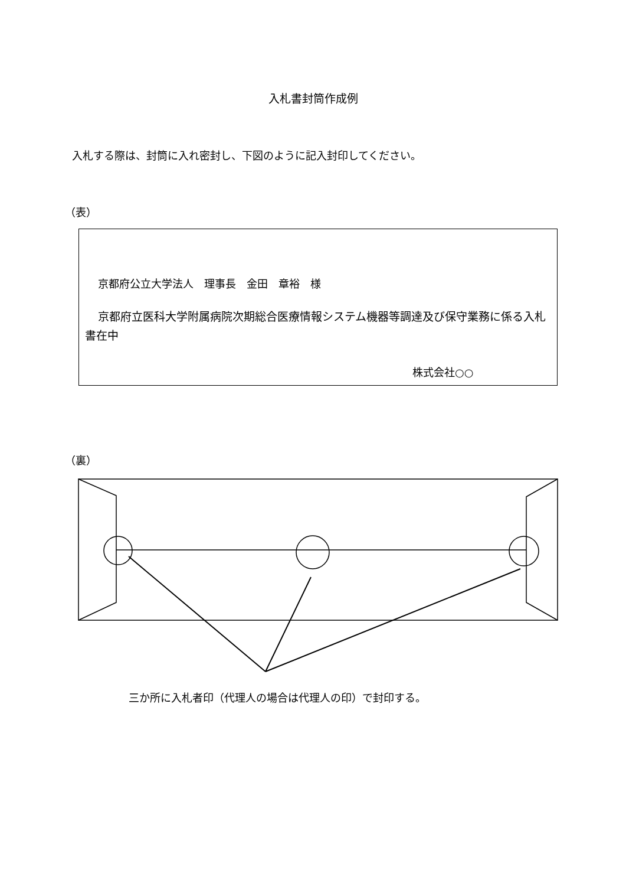入札書封筒作成例
入札する際は、封筒に入れ密封し、下図のように記入封印してください。
（表）
京都府公立大学法人　理事長　金田　章裕　様
京都府立医科大学附属病院次期総合医療情報システム機器等調達及び保守業務に係る入札書在中
株式会社○○
（裏）
三か所に入札者印（代理人の場合は代理人の印）で封印する。